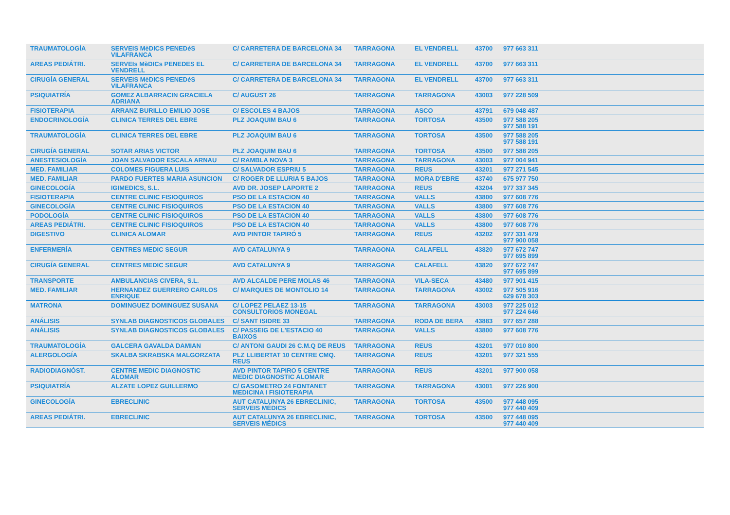| TRAUMATOLOGÍA | SERVEIS MèDICS PENEDéS VILAFRANCA | C/ CARRETERA DE BARCELONA 34 | TARRAGONA | EL VENDRELL | 43700 | 977 663 311 |
| AREAS PEDIÁTRI. | SERVEIs MèDICs PENEDES EL VENDRELL | C/ CARRETERA DE BARCELONA 34 | TARRAGONA | EL VENDRELL | 43700 | 977 663 311 |
| CIRUGÍA GENERAL | SERVEIS MèDICS PENEDéS VILAFRANCA | C/ CARRETERA DE BARCELONA 34 | TARRAGONA | EL VENDRELL | 43700 | 977 663 311 |
| PSIQUIATRÍA | GOMEZ ALBARRACIN GRACIELA ADRIANA | C/ AUGUST 26 | TARRAGONA | TARRAGONA | 43003 | 977 228 509 |
| FISIOTERAPIA | ARRANZ BURILLO EMILIO JOSE | C/ ESCOLES 4 BAJOS | TARRAGONA | ASCO | 43791 | 679 048 487 |
| ENDOCRINOLOGÍA | CLINICA TERRES DEL EBRE | PLZ JOAQUIM BAU 6 | TARRAGONA | TORTOSA | 43500 | 977 588 205 977 588 191 |
| TRAUMATOLOGÍA | CLINICA TERRES DEL EBRE | PLZ JOAQUIM BAU 6 | TARRAGONA | TORTOSA | 43500 | 977 588 205 977 588 191 |
| CIRUGÍA GENERAL | SOTAR ARIAS VICTOR | PLZ JOAQUIM BAU 6 | TARRAGONA | TORTOSA | 43500 | 977 588 205 |
| ANESTESIOLOGÍA | JOAN SALVADOR ESCALA ARNAU | C/ RAMBLA NOVA 3 | TARRAGONA | TARRAGONA | 43003 | 977 004 941 |
| MED. FAMILIAR | COLOMES FIGUERA LUIS | C/ SALVADOR ESPRIU 5 | TARRAGONA | REUS | 43201 | 977 271 545 |
| MED. FAMILIAR | PARDO FUERTES MARIA ASUNCION | C/ ROGER DE LLURIA 5 BAJOS | TARRAGONA | MORA D'EBRE | 43740 | 675 977 750 |
| GINECOLOGÍA | IGIMEDICS, S.L. | AVD DR. JOSEP LAPORTE 2 | TARRAGONA | REUS | 43204 | 977 337 345 |
| FISIOTERAPIA | CENTRE CLINIC FISIOQUIROS | PSO DE LA ESTACION 40 | TARRAGONA | VALLS | 43800 | 977 608 776 |
| GINECOLOGÍA | CENTRE CLINIC FISIOQUIROS | PSO DE LA ESTACION 40 | TARRAGONA | VALLS | 43800 | 977 608 776 |
| PODOLOGÍA | CENTRE CLINIC FISIOQUIROS | PSO DE LA ESTACION 40 | TARRAGONA | VALLS | 43800 | 977 608 776 |
| AREAS PEDIÁTRI. | CENTRE CLINIC FISIOQUIROS | PSO DE LA ESTACION 40 | TARRAGONA | VALLS | 43800 | 977 608 776 |
| DIGESTIVO | CLINICA ALOMAR | AVD PINTOR TAPIRÓ 5 | TARRAGONA | REUS | 43202 | 977 331 479 977 900 058 |
| ENFERMERÍA | CENTRES MEDIC SEGUR | AVD CATALUNYA 9 | TARRAGONA | CALAFELL | 43820 | 977 672 747 977 695 899 |
| CIRUGÍA GENERAL | CENTRES MEDIC SEGUR | AVD CATALUNYA 9 | TARRAGONA | CALAFELL | 43820 | 977 672 747 977 695 899 |
| TRANSPORTE | AMBULANCIAS CIVERA, S.L. | AVD ALCALDE PERE MOLAS 46 | TARRAGONA | VILA-SECA | 43480 | 977 901 415 |
| MED. FAMILIAR | HERNANDEZ GUERRERO CARLOS ENRIQUE | C/ MARQUES DE MONTOLIO 14 | TARRAGONA | TARRAGONA | 43002 | 977 505 916 629 678 303 |
| MATRONA | DOMINGUEZ DOMINGUEZ SUSANA | C/ LOPEZ PELAEZ 13-15 CONSULTORIOS MONEGAL | TARRAGONA | TARRAGONA | 43003 | 977 225 012 977 224 646 |
| ANÁLISIS | SYNLAB DIAGNOSTICOS GLOBALES | C/ SANT ISIDRE 33 | TARRAGONA | RODA DE BERA | 43883 | 977 657 288 |
| ANÁLISIS | SYNLAB DIAGNOSTICOS GLOBALES | C/ PASSEIG DE L'ESTACIO 40 BAIXOS | TARRAGONA | VALLS | 43800 | 977 608 776 |
| TRAUMATOLOGÍA | GALCERA GAVALDA DAMIAN | C/ ANTONI GAUDI 26 C.M.Q DE REUS | TARRAGONA | REUS | 43201 | 977 010 800 |
| ALERGOLOGÍA | SKALBA SKRABSKA MALGORZATA | PLZ LLIBERTAT 10 CENTRE CMQ. REUS | TARRAGONA | REUS | 43201 | 977 321 555 |
| RADIODIAGNÓST. | CENTRE MEDIC DIAGNOSTIC ALOMAR | AVD PINTOR TAPIRO 5 CENTRE MEDIC DIAGNOSTIC ALOMAR | TARRAGONA | REUS | 43201 | 977 900 058 |
| PSIQUIATRÍA | ALZATE LOPEZ GUILLERMO | C/ GASOMETRO 24 FONTANET MEDICINA I FISIOTERAPIA | TARRAGONA | TARRAGONA | 43001 | 977 226 900 |
| GINECOLOGÍA | EBRECLINIC | AUT CATALUNYA 26 EBRECLINIC, SERVEIS MÉDICS | TARRAGONA | TORTOSA | 43500 | 977 448 095 977 440 409 |
| AREAS PEDIÁTRI. | EBRECLINIC | AUT CATALUNYA 26 EBRECLINIC, SERVEIS MÉDICS | TARRAGONA | TORTOSA | 43500 | 977 448 095 977 440 409 |